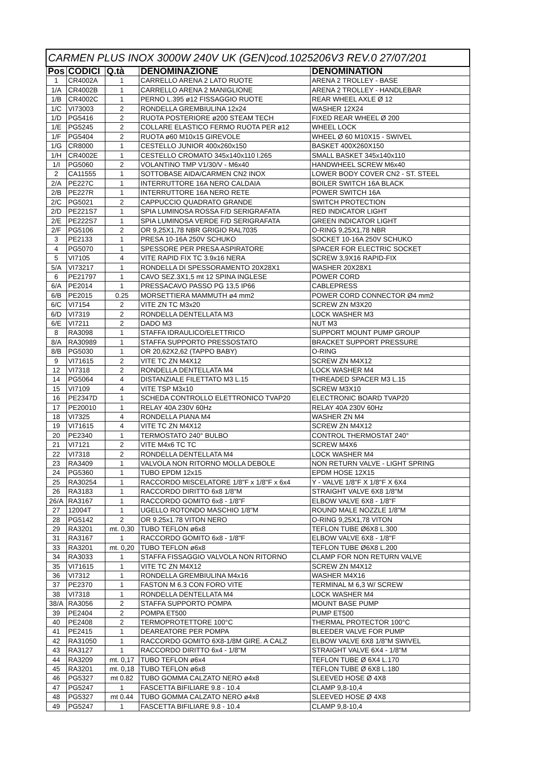| CARMEN PLUS INOX 3000W 240V UK (GEN)cod.1025206V3 REV.0 27/07/201 | | | | |
| --- | --- | --- | --- | --- |
| Pos | CODICI | Q.tà | DENOMINAZIONE | DENOMINATION |
| 1 | CR4002A | 1 | CARRELLO ARENA 2 LATO RUOTE | ARENA 2 TROLLEY - BASE |
| 1/A | CR4002B | 1 | CARRELLO ARENA 2 MANIGLIONE | ARENA 2 TROLLEY - HANDLEBAR |
| 1/B | CR4002C | 1 | PERNO L.395 ø12 FISSAGGIO RUOTE | REAR WHEEL AXLE Ø 12 |
| 1/C | VI73003 | 2 | RONDELLA GREMBIULINA 12x24 | WASHER 12X24 |
| 1/D | PG5416 | 2 | RUOTA POSTERIORE ø200 STEAM TECH | FIXED REAR WHEEL Ø 200 |
| 1/E | PG5245 | 2 | COLLARE ELASTICO FERMO RUOTA PER ø12 | WHEEL LOCK |
| 1/F | PG5404 | 2 | RUOTA ø60 M10x15 GIREVOLE | WHEEL Ø 60 M10X15 - SWIVEL |
| 1/G | CR8000 | 1 | CESTELLO JUNIOR 400x260x150 | BASKET 400X260X150 |
| 1/H | CR4002E | 1 | CESTELLO CROMATO 345x140x110 l.265 | SMALL BASKET 345x140x110 |
| 1/I | PG5060 | 2 | VOLANTINO TMP V1/30/V - M6x40 | HANDWHEEL SCREW M6x40 |
| 2 | CA11555 | 1 | SOTTOBASE AIDA/CARMEN CN2 INOX | LOWER BODY COVER CN2 - ST. STEEL |
| 2/A | PE227C | 1 | INTERRUTTORE 16A NERO CALDAIA | BOILER SWITCH 16A BLACK |
| 2/B | PE227R | 1 | INTERRUTTORE 16A NERO RETE | POWER SWITCH 16A |
| 2/C | PG5021 | 2 | CAPPUCCIO QUADRATO GRANDE | SWITCH PROTECTION |
| 2/D | PE221S7 | 1 | SPIA LUMINOSA ROSSA F/D SERIGRAFATA | RED INDICATOR LIGHT |
| 2/E | PE222S7 | 1 | SPIA LUMINOSA VERDE F/D SERIGRAFATA | GREEN INDICATOR LIGHT |
| 2/F | PG5106 | 2 | OR 9,25X1,78 NBR GRIGIO RAL7035 | O-RING 9,25X1,78 NBR |
| 3 | PE2133 | 1 | PRESA 10-16A 250V SCHUKO | SOCKET 10-16A 250V SCHUKO |
| 4 | PG5070 | 1 | SPESSORE PER PRESA ASPIRATORE | SPACER FOR ELECTRIC SOCKET |
| 5 | VI7105 | 4 | VITE RAPID FIX TC 3.9x16 NERA | SCREW 3,9X16 RAPID-FIX |
| 5/A | VI73217 | 1 | RONDELLA DI SPESSORAMENTO 20X28X1 | WASHER 20X28X1 |
| 6 | PE21797 | 1 | CAVO SEZ.3X1,5 mt 12 SPINA INGLESE | POWER CORD |
| 6/A | PE2014 | 1 | PRESSACAVO PASSO PG 13,5 IP66 | CABLEPRESS |
| 6/B | PE2015 | 0.25 | MORSETTIERA MAMMUTH ø4 mm2 | POWER CORD CONNECTOR Ø4 mm2 |
| 6/C | VI7154 | 2 | VITE ZN TC M3x20 | SCREW ZN M3X20 |
| 6/D | VI7319 | 2 | RONDELLA DENTELLATA M3 | LOCK WASHER M3 |
| 6/E | VI7211 | 2 | DADO M3 | NUT M3 |
| 8 | RA3098 | 1 | STAFFA IDRAULICO/ELETTRICO | SUPPORT MOUNT PUMP GROUP |
| 8/A | RA30989 | 1 | STAFFA SUPPORTO PRESSOSTATO | BRACKET SUPPORT PRESSURE |
| 8/B | PG5030 | 1 | OR 20,62X2,62 (TAPPO BABY) | O-RING |
| 9 | VI71615 | 2 | VITE TC ZN M4X12 | SCREW ZN M4X12 |
| 12 | VI7318 | 2 | RONDELLA DENTELLATA M4 | LOCK WASHER M4 |
| 14 | PG5064 | 4 | DISTANZIALE FILETTATO M3 L.15 | THREADED SPACER M3 L.15 |
| 15 | VI7109 | 4 | VITE TSP M3x10 | SCREW M3X10 |
| 16 | PE2347D | 1 | SCHEDA CONTROLLO ELETTRONICO TVAP20 | ELECTRONIC BOARD TVAP20 |
| 17 | PE20010 | 1 | RELAY 40A 230V 60Hz | RELAY 40A 230V 60Hz |
| 18 | VI7325 | 4 | RONDELLA PIANA M4 | WASHER ZN M4 |
| 19 | VI71615 | 4 | VITE TC ZN M4X12 | SCREW ZN M4X12 |
| 20 | PE2340 | 1 | TERMOSTATO 240° BULBO | CONTROL THERMOSTAT 240° |
| 21 | VI7121 | 2 | VITE M4x6 TC TC | SCREW M4X6 |
| 22 | VI7318 | 2 | RONDELLA DENTELLATA M4 | LOCK WASHER M4 |
| 23 | RA3409 | 1 | VALVOLA NON RITORNO MOLLA DEBOLE | NON RETURN VALVE - LIGHT SPRING |
| 24 | PG5360 | 1 | TUBO EPDM 12x15 | EPDM HOSE 12X15 |
| 25 | RA30254 | 1 | RACCORDO MISCELATORE 1/8"F x 1/8"F x 6x4 | Y - VALVE 1/8"F X 1/8"F X 6X4 |
| 26 | RA3183 | 1 | RACCORDO DIRITTO 6x8 1/8"M | STRAIGHT VALVE 6X8 1/8"M |
| 26/A | RA3167 | 1 | RACCORDO GOMITO 6x8 - 1/8"F | ELBOW VALVE 6X8 - 1/8"F |
| 27 | 12004T | 1 | UGELLO ROTONDO MASCHIO 1/8"M | ROUND MALE NOZZLE 1/8"M |
| 28 | PG5142 | 2 | OR 9.25x1.78 VITON NERO | O-RING 9,25X1,78 VITON |
| 29 | RA3201 | mt. 0,30 | TUBO TEFLON ø6x8 | TEFLON TUBE Ø6X8 L.300 |
| 31 | RA3167 | 1 | RACCORDO GOMITO 6x8 - 1/8"F | ELBOW VALVE 6X8 - 1/8"F |
| 33 | RA3201 | mt. 0,20 | TUBO TEFLON ø6x8 | TEFLON TUBE Ø6X8 L.200 |
| 34 | RA3033 | 1 | STAFFA FISSAGGIO VALVOLA NON RITORNO | CLAMP FOR NON RETURN VALVE |
| 35 | VI71615 | 1 | VITE TC ZN M4X12 | SCREW ZN M4X12 |
| 36 | VI7312 | 1 | RONDELLA GREMBIULINA M4x16 | WASHER M4X16 |
| 37 | PE2370 | 1 | FASTON M 6.3 CON FORO VITE | TERMINAL M 6,3 W/ SCREW |
| 38 | VI7318 | 1 | RONDELLA DENTELLATA M4 | LOCK WASHER M4 |
| 38/A | RA3056 | 2 | STAFFA SUPPORTO POMPA | MOUNT BASE PUMP |
| 39 | PE2404 | 2 | POMPA ET500 | PUMP ET500 |
| 40 | PE2408 | 2 | TERMOPROTETTORE 100°C | THERMAL PROTECTOR 100°C |
| 41 | PE2415 | 1 | DEAREATORE PER POMPA | BLEEDER VALVE FOR PUMP |
| 42 | RA31050 | 1 | RACCORDO GOMITO 6X8-1/8M GIRE. A CALZ | ELBOW VALVE 6X8 1/8"M SWIVEL |
| 43 | RA3127 | 1 | RACCORDO DIRITTO 6x4 - 1/8"M | STRAIGHT VALVE 6X4 - 1/8"M |
| 44 | RA3209 | mt. 0,17 | TUBO TEFLON ø6x4 | TEFLON TUBE Ø 6X4 L.170 |
| 45 | RA3201 | mt. 0,18 | TUBO TEFLON ø6x8 | TEFLON TUBE Ø 6X8 L.180 |
| 46 | PG5327 | mt 0.82 | TUBO GOMMA CALZATO NERO ø4x8 | SLEEVED HOSE Ø 4X8 |
| 47 | PG5247 | 1 | FASCETTA BIFILIARE 9.8 - 10.4 | CLAMP 9,8-10,4 |
| 48 | PG5327 | mt 0.44 | TUBO GOMMA CALZATO NERO ø4x8 | SLEEVED HOSE Ø 4X8 |
| 49 | PG5247 | 1 | FASCETTA BIFILIARE 9.8 - 10.4 | CLAMP 9,8-10,4 |